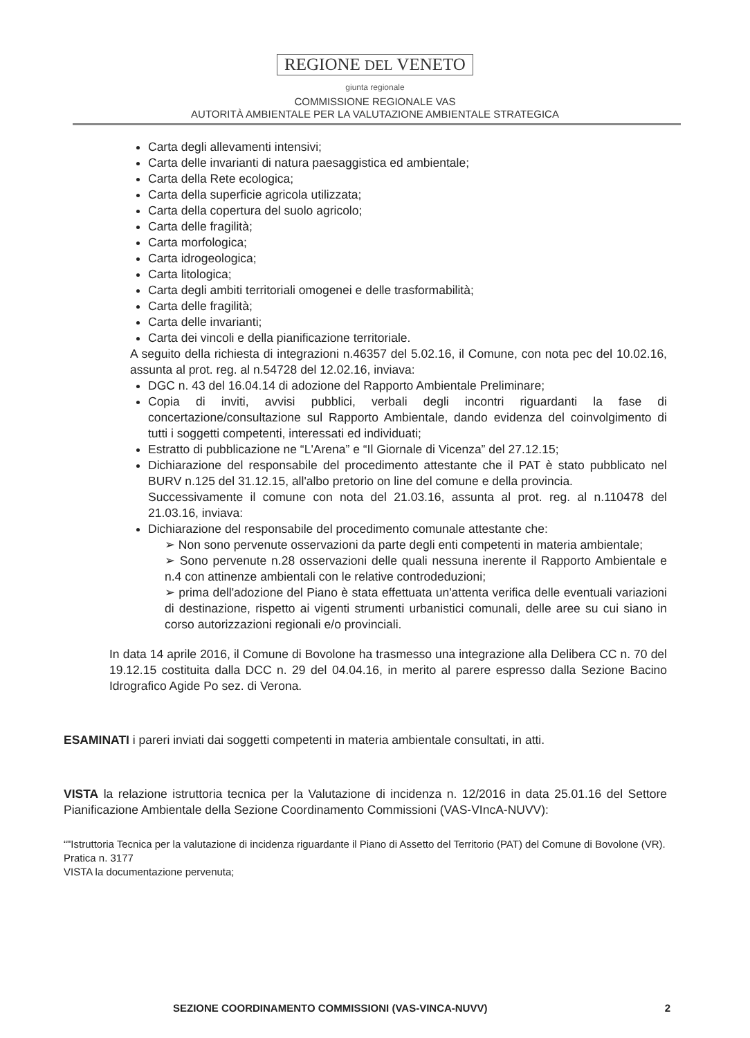REGIONE DEL VENETO
giunta regionale
COMMISSIONE REGIONALE VAS
AUTORITÀ AMBIENTALE PER LA VALUTAZIONE AMBIENTALE STRATEGICA
Carta degli allevamenti intensivi;
Carta delle invarianti di natura paesaggistica ed ambientale;
Carta della Rete ecologica;
Carta della superficie agricola utilizzata;
Carta della copertura del suolo agricolo;
Carta delle fragilità;
Carta morfologica;
Carta idrogeologica;
Carta litologica;
Carta degli ambiti territoriali omogenei e delle trasformabilità;
Carta delle fragilità;
Carta delle invarianti;
Carta dei vincoli e della pianificazione territoriale.
A seguito della richiesta di integrazioni n.46357 del 5.02.16, il Comune, con nota pec del 10.02.16, assunta al prot. reg. al n.54728 del 12.02.16, inviava:
DGC n. 43 del 16.04.14 di adozione del Rapporto Ambientale Preliminare;
Copia di inviti, avvisi pubblici, verbali degli incontri riguardanti la fase di concertazione/consultazione sul Rapporto Ambientale, dando evidenza del coinvolgimento di tutti i soggetti competenti, interessati ed individuati;
Estratto di pubblicazione ne “L'Arena” e “Il Giornale di Vicenza” del 27.12.15;
Dichiarazione del responsabile del procedimento attestante che il PAT è stato pubblicato nel BURV n.125 del 31.12.15, all'albo pretorio on line del comune e della provincia.
Successivamente il comune con nota del 21.03.16, assunta al prot. reg. al n.110478 del 21.03.16, inviava:
Dichiarazione del responsabile del procedimento comunale attestante che:
➢ Non sono pervenute osservazioni da parte degli enti competenti in materia ambientale;
➢ Sono pervenute n.28 osservazioni delle quali nessuna inerente il Rapporto Ambientale e n.4 con attinenze ambientali con le relative controdeduzioni;
➢ prima dell'adozione del Piano è stata effettuata un'attenta verifica delle eventuali variazioni di destinazione, rispetto ai vigenti strumenti urbanistici comunali, delle aree su cui siano in corso autorizzazioni regionali e/o provinciali.
In data 14 aprile 2016, il Comune di Bovolone ha trasmesso una integrazione alla Delibera CC n. 70 del 19.12.15 costituita dalla DCC n. 29 del 04.04.16, in merito al parere espresso dalla Sezione Bacino Idrografico Agide Po sez. di Verona.
ESAMINATI i pareri inviati dai soggetti competenti in materia ambientale consultati, in atti.
VISTA la relazione istruttoria tecnica per la Valutazione di incidenza n. 12/2016 in data 25.01.16 del Settore Pianificazione Ambientale della Sezione Coordinamento Commissioni (VAS-VIncA-NUVV):
“"Istruttoria Tecnica per la valutazione di incidenza riguardante il Piano di Assetto del Territorio (PAT) del Comune di Bovolone (VR).
Pratica n. 3177
VISTA la documentazione pervenuta;
SEZIONE COORDINAMENTO COMMISSIONI (VAS-VINCA-NUVV) 2